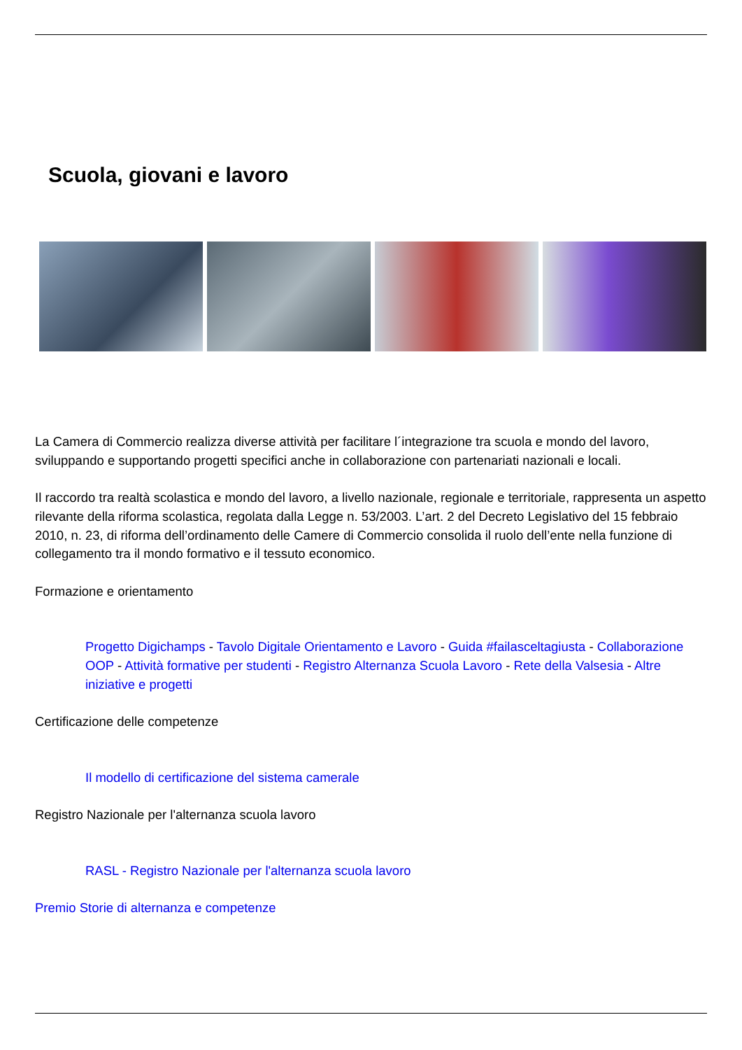Scuola, giovani e lavoro
La Camera di Commercio realizza diverse attività per facilitare l´integrazione tra scuola e mondo del lavoro, sviluppando e supportando progetti specifici anche in collaborazione con partenariati nazionali e locali.
Il raccordo tra realtà scolastica e mondo del lavoro, a livello nazionale, regionale e territoriale, rappresenta un aspetto rilevante della riforma scolastica, regolata dalla Legge n. 53/2003. L’art. 2 del Decreto Legislativo del 15 febbraio 2010, n. 23, di riforma dell’ordinamento delle Camere di Commercio consolida il ruolo dell’ente nella funzione di collegamento tra il mondo formativo e il tessuto economico.
Formazione e orientamento
Progetto Digichamps - Tavolo Digitale Orientamento e Lavoro - Guida #failasceltagiusta - Collaborazione OOP - Attività formative per studenti - Registro Alternanza Scuola Lavoro - Rete della Valsesia - Altre iniziative e progetti
Certificazione delle competenze
Il modello di certificazione del sistema camerale
Registro Nazionale per l'alternanza scuola lavoro
RASL - Registro Nazionale per l'alternanza scuola lavoro
Premio Storie di alternanza e competenze